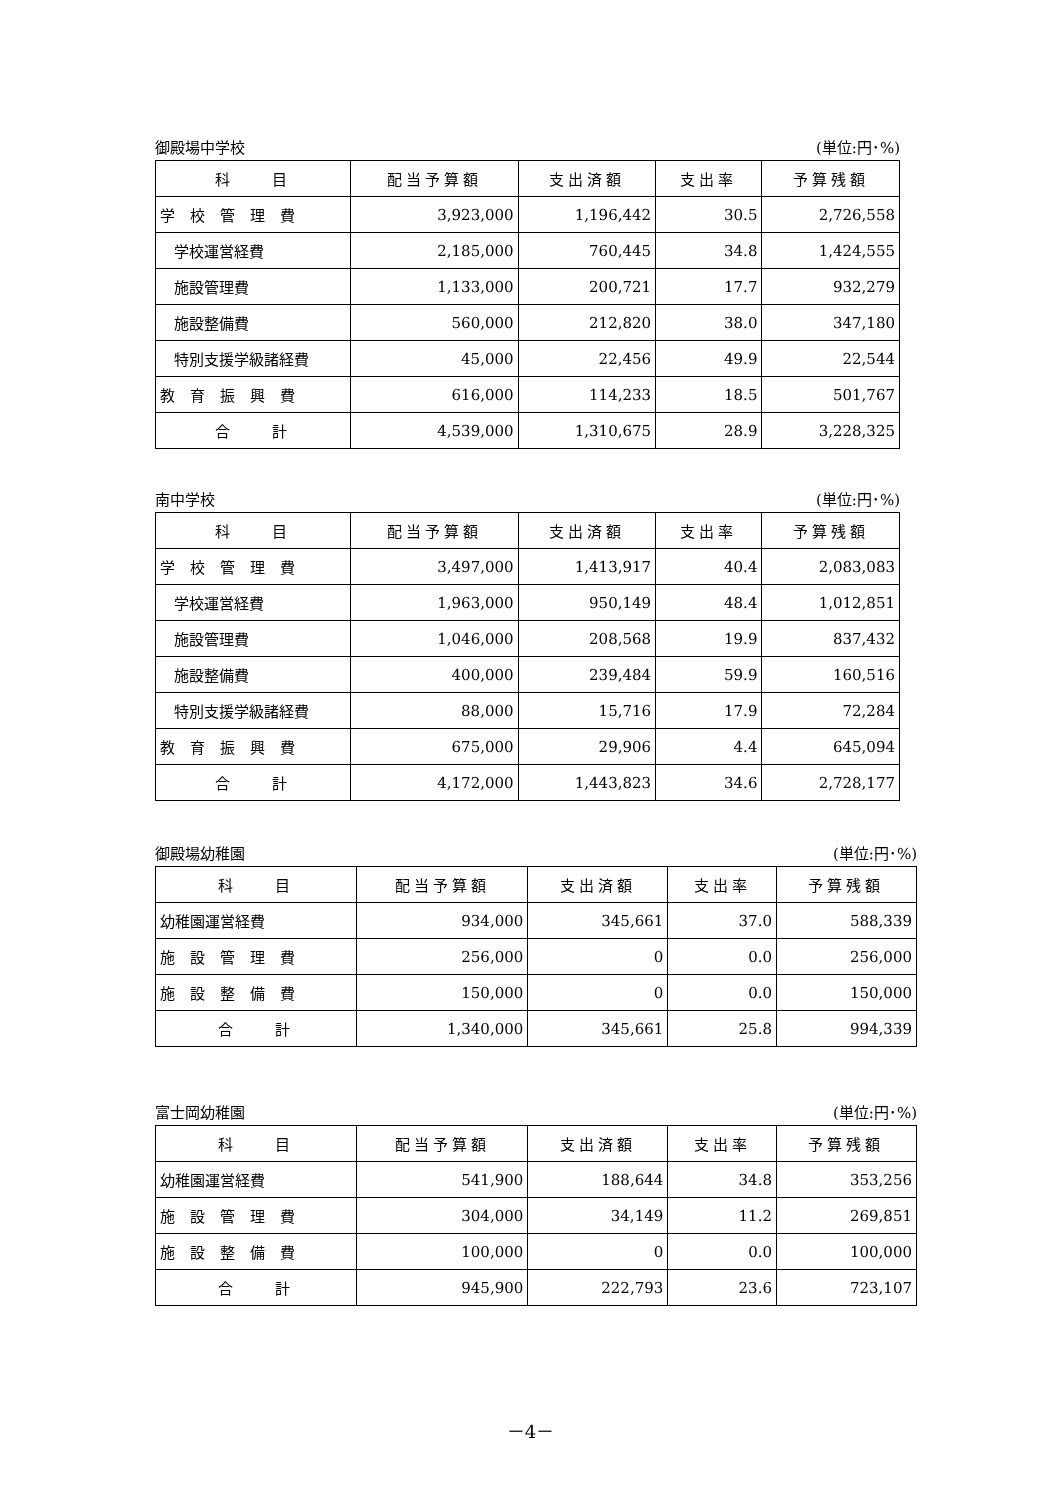御殿場中学校 (単位:円･%)
| 科 目 | 配当予算額 | 支出済額 | 支出率 | 予算残額 |
| --- | --- | --- | --- | --- |
| 学 校 管 理 費 | 3,923,000 | 1,196,442 | 30.5 | 2,726,558 |
| 学校運営経費 | 2,185,000 | 760,445 | 34.8 | 1,424,555 |
| 施設管理費 | 1,133,000 | 200,721 | 17.7 | 932,279 |
| 施設整備費 | 560,000 | 212,820 | 38.0 | 347,180 |
| 特別支援学級諸経費 | 45,000 | 22,456 | 49.9 | 22,544 |
| 教 育 振 興 費 | 616,000 | 114,233 | 18.5 | 501,767 |
| 合 計 | 4,539,000 | 1,310,675 | 28.9 | 3,228,325 |
南中学校 (単位:円･%)
| 科 目 | 配当予算額 | 支出済額 | 支出率 | 予算残額 |
| --- | --- | --- | --- | --- |
| 学 校 管 理 費 | 3,497,000 | 1,413,917 | 40.4 | 2,083,083 |
| 学校運営経費 | 1,963,000 | 950,149 | 48.4 | 1,012,851 |
| 施設管理費 | 1,046,000 | 208,568 | 19.9 | 837,432 |
| 施設整備費 | 400,000 | 239,484 | 59.9 | 160,516 |
| 特別支援学級諸経費 | 88,000 | 15,716 | 17.9 | 72,284 |
| 教 育 振 興 費 | 675,000 | 29,906 | 4.4 | 645,094 |
| 合 計 | 4,172,000 | 1,443,823 | 34.6 | 2,728,177 |
御殿場幼稚園 (単位:円･%)
| 科 目 | 配当予算額 | 支出済額 | 支出率 | 予算残額 |
| --- | --- | --- | --- | --- |
| 幼稚園運営経費 | 934,000 | 345,661 | 37.0 | 588,339 |
| 施 設 管 理 費 | 256,000 | 0 | 0.0 | 256,000 |
| 施 設 整 備 費 | 150,000 | 0 | 0.0 | 150,000 |
| 合 計 | 1,340,000 | 345,661 | 25.8 | 994,339 |
富士岡幼稚園 (単位:円･%)
| 科 目 | 配当予算額 | 支出済額 | 支出率 | 予算残額 |
| --- | --- | --- | --- | --- |
| 幼稚園運営経費 | 541,900 | 188,644 | 34.8 | 353,256 |
| 施 設 管 理 費 | 304,000 | 34,149 | 11.2 | 269,851 |
| 施 設 整 備 費 | 100,000 | 0 | 0.0 | 100,000 |
| 合 計 | 945,900 | 222,793 | 23.6 | 723,107 |
－4－